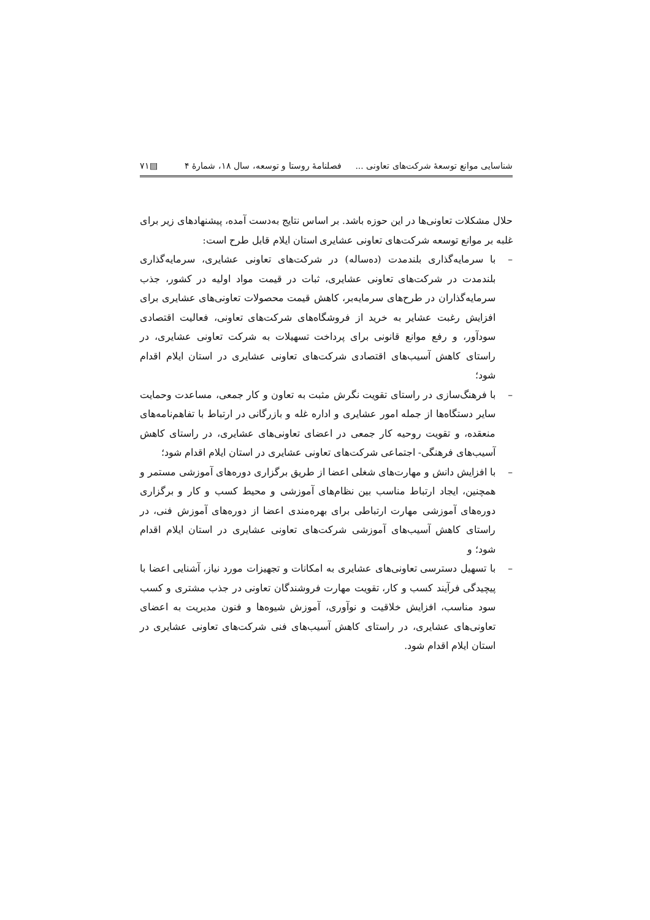شناسایی موانع توسعهٔ شرکت‌های تعاونی ... فصلنامهٔ روستا و توسعه، سال ۱۸، شمارهٔ ۴ ▤۷۱
حلال مشکلات تعاونی‌ها در این حوزه باشد. بر اساس نتایج به‌دست آمده، پیشنهادهای زیر برای غلبه بر موانع توسعه شرکت‌های تعاونی عشایری استان ایلام قابل طرح است:
– با سرمایه‌گذاری بلندمدت (ده‌ساله) در شرکت‌های تعاونی عشایری، سرمایه‌گذاری بلندمدت در شرکت‌های تعاونی عشایری، ثبات در قیمت مواد اولیه در کشور، جذب سرمایه‌گذاران در طرح‌های سرمایه‌بر، کاهش قیمت محصولات تعاونی‌های عشایری برای افزایش رغبت عشایر به خرید از فروشگاه‌های شرکت‌های تعاونی، فعالیت اقتصادی سودآور، و رفع موانع قانونی برای پرداخت تسهیلات به شرکت تعاونی عشایری، در راستای کاهش آسیب‌های اقتصادی شرکت‌های تعاونی عشایری در استان ایلام اقدام شود؛
– با فرهنگ‌سازی در راستای تقویت نگرش مثبت به تعاون و کار جمعی، مساعدت وحمایت سایر دستگاه‌ها از جمله امور عشایری و اداره غله و بازرگانی در ارتباط با تفاهم‌نامه‌های منعقده، و تقویت روحیه کار جمعی در اعضای تعاونی‌های عشایری، در راستای کاهش آسیب‌های فرهنگی- اجتماعی شرکت‌های تعاونی عشایری در استان ایلام اقدام شود؛
– با افزایش دانش و مهارت‌های شغلی اعضا از طریق برگزاری دوره‌های آموزشی مستمر و همچنین، ایجاد ارتباط مناسب بین نظام‌های آموزشی و محیط کسب و کار و برگزاری دوره‌های آموزشی مهارت ارتباطی برای بهره‌مندی اعضا از دوره‌های آموزش فنی، در راستای کاهش آسیب‌های آموزشی شرکت‌های تعاونی عشایری در استان ایلام اقدام شود؛ و
– با تسهیل دسترسی تعاونی‌های عشایری به امکانات و تجهیزات مورد نیاز، آشنایی اعضا با پیچیدگی فرآیند کسب و کار، تقویت مهارت فروشندگان تعاونی در جذب مشتری و کسب سود مناسب، افزایش خلاقیت و نوآوری، آموزش شیوه‌ها و فنون مدیریت به اعضای تعاونی‌های عشایری، در راستای کاهش آسیب‌های فنی شرکت‌های تعاونی عشایری در استان ایلام اقدام شود.